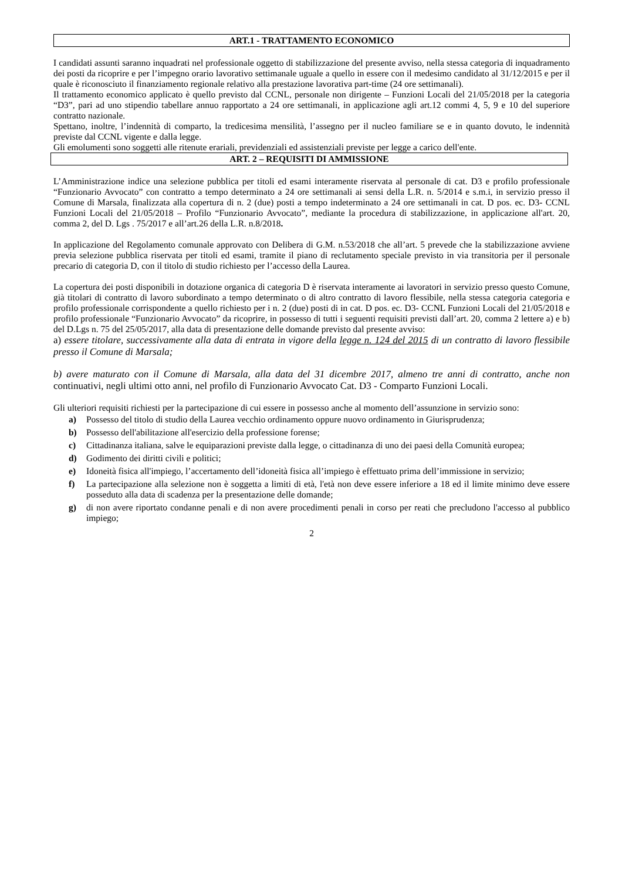ART.1 - TRATTAMENTO ECONOMICO
I candidati assunti saranno inquadrati nel professionale oggetto di stabilizzazione del presente avviso, nella stessa categoria di inquadramento dei posti da ricoprire e per l’impegno orario lavorativo settimanale uguale a quello in essere con il medesimo candidato al 31/12/2015 e per il quale è riconosciuto il finanziamento regionale relativo alla prestazione lavorativa part-time (24 ore settimanali).
Il trattamento economico applicato è quello previsto dal CCNL, personale non dirigente – Funzioni Locali del 21/05/2018 per la categoria “D3”, pari ad uno stipendio tabellare annuo rapportato a 24 ore settimanali, in applicazione agli art.12 commi 4, 5, 9 e 10 del superiore contratto nazionale.
Spettano, inoltre, l’indennità di comparto, la tredicesima mensilità, l’assegno per il nucleo familiare se e in quanto dovuto, le indennità previste dal CCNL vigente e dalla legge.
Gli emolumenti sono soggetti alle ritenute erariali, previdenziali ed assistenziali previste per legge a carico dell'ente.
ART. 2 – REQUISITI DI AMMISSIONE
L’Amministrazione indice una selezione pubblica per titoli ed esami interamente riservata al personale di cat. D3 e profilo professionale “Funzionario Avvocato” con contratto a tempo determinato a 24 ore settimanali ai sensi della L.R. n. 5/2014 e s.m.i, in servizio presso il Comune di Marsala, finalizzata alla copertura di n. 2 (due) posti a tempo indeterminato a 24 ore settimanali in cat. D pos. ec. D3- CCNL Funzioni Locali del 21/05/2018 – Profilo “Funzionario Avvocato”, mediante la procedura di stabilizzazione, in applicazione all'art. 20, comma 2, del D. Lgs . 75/2017 e all’art.26 della L.R. n.8/2018.
In applicazione del Regolamento comunale approvato con Delibera di G.M. n.53/2018 che all’art. 5 prevede che la stabilizzazione avviene previa selezione pubblica riservata per titoli ed esami, tramite il piano di reclutamento speciale previsto in via transitoria per il personale precario di categoria D, con il titolo di studio richiesto per l’accesso della Laurea.
La copertura dei posti disponibili in dotazione organica di categoria D è riservata interamente ai lavoratori in servizio presso questo Comune, già titolari di contratto di lavoro subordinato a tempo determinato o di altro contratto di lavoro flessibile, nella stessa categoria categoria e profilo professionale corrispondente a quello richiesto per i n. 2 (due) posti di in cat. D pos. ec. D3- CCNL Funzioni Locali del 21/05/2018 e profilo professionale “Funzionario Avvocato” da ricoprire, in possesso di tutti i seguenti requisiti previsti dall’art. 20, comma 2 lettere a) e b) del D.Lgs n. 75 del 25/05/2017, alla data di presentazione delle domande previsto dal presente avviso:
a) essere titolare, successivamente alla data di entrata in vigore della legge n. 124 del 2015 di un contratto di lavoro flessibile presso il Comune di Marsala;
b) avere maturato con il Comune di Marsala, alla data del 31 dicembre 2017, almeno tre anni di contratto, anche non continuativi, negli ultimi otto anni, nel profilo di Funzionario Avvocato Cat. D3 - Comparto Funzioni Locali.
Gli ulteriori requisiti richiesti per la partecipazione di cui essere in possesso anche al momento dell’assunzione in servizio sono:
a) Possesso del titolo di studio della Laurea vecchio ordinamento oppure nuovo ordinamento in Giurisprudenza;
b) Possesso dell'abilitazione all'esercizio della professione forense;
c) Cittadinanza italiana, salve le equiparazioni previste dalla legge, o cittadinanza di uno dei paesi della Comunità europea;
d) Godimento dei diritti civili e politici;
e) Idoneità fisica all'impiego, l’accertamento dell’idoneità fisica all’impiego è effettuato prima dell’immissione in servizio;
f) La partecipazione alla selezione non è soggetta a limiti di età, l'età non deve essere inferiore a 18 ed il limite minimo deve essere posseduto alla data di scadenza per la presentazione delle domande;
g) di non avere riportato condanne penali e di non avere procedimenti penali in corso per reati che precludono l'accesso al pubblico impiego;
2